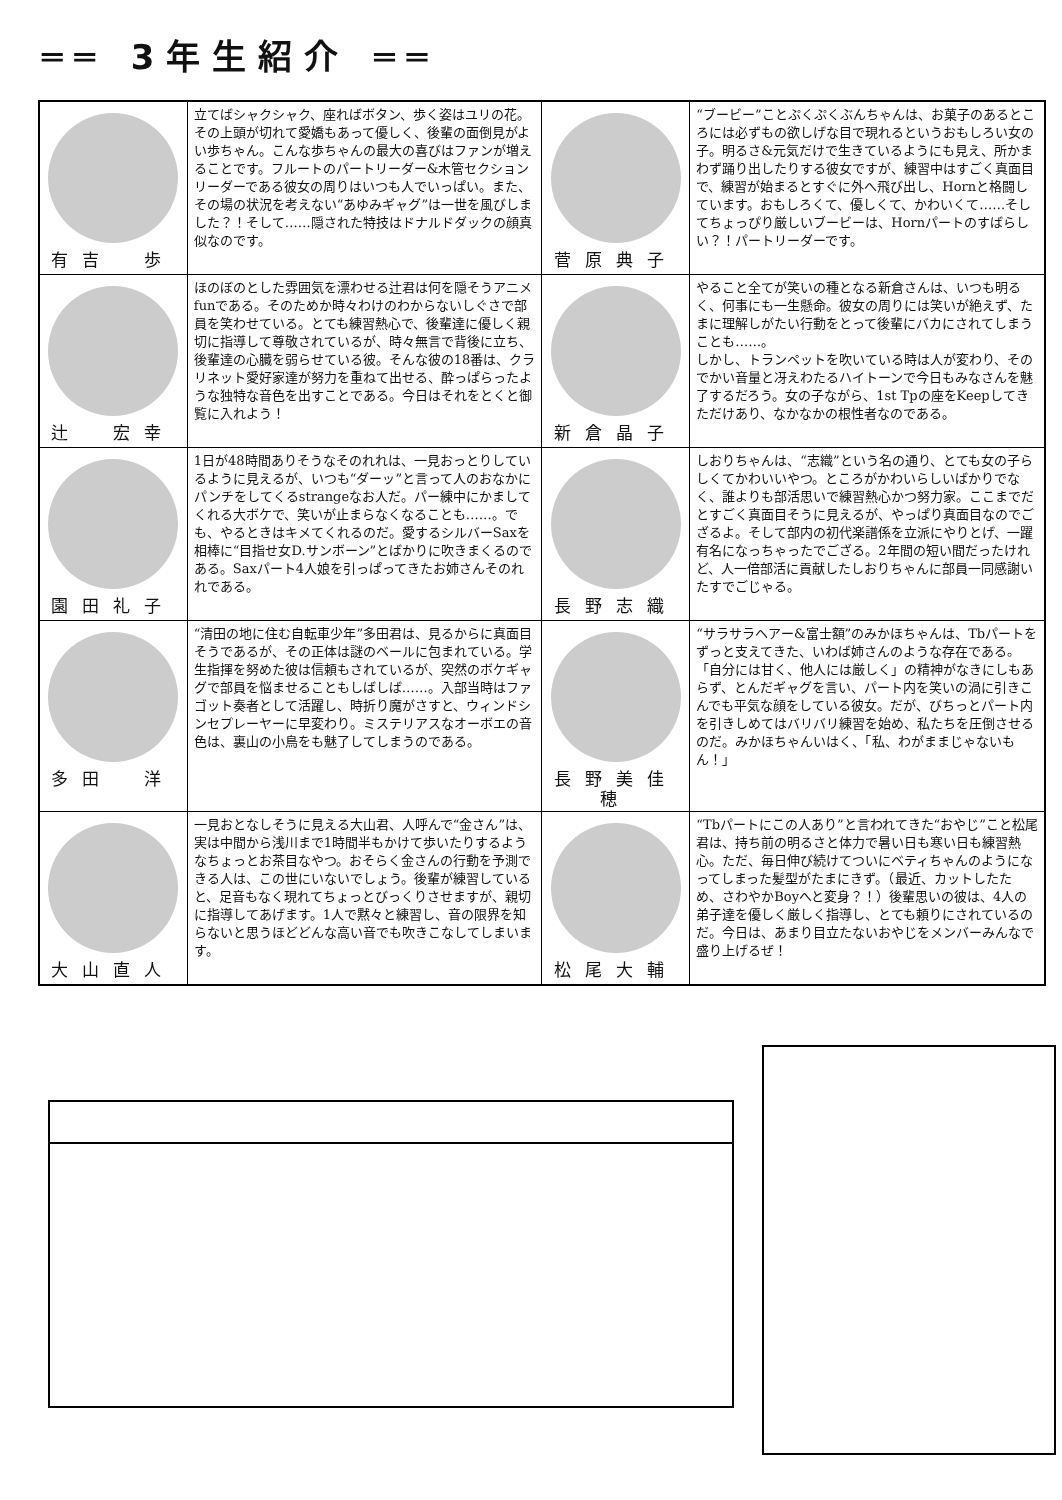══ 3年生紹介 ══
| 有吉 歩 | 立てばシャクシャク、座ればボタン、歩く姿はユリの花。その上頭が切れて愛嬌もあって優しく、後輩の面倒見がよい歩ちゃん。こんな歩ちゃんの最大の喜びはファンが増えることです。フルートのパートリーダー&木管セクションリーダーである彼女の周りはいつも人でいっぱい。また、その場の状況を考えない“あゆみギャグ”は一世を風びしました？！そして……隠された特技はドナルドダックの顔真似なのです。 | 菅原典子 | “ブービー”ことぷくぷくぶんちゃんは、お菓子のあるところには必ずもの欲しげな目で現れるというおもしろい女の子。明るさ&元気だけで生きているようにも見え、所かまわず踊り出したりする彼女ですが、練習中はすごく真面目で、練習が始まるとすぐに外へ飛び出し、Hornと格闘しています。おもしろくて、優しくて、かわいくて……そしてちょっぴり厳しいブービーは、Hornパートのすばらしい？！パートリーダーです。 |
| 辻 宏幸 | ほのぼのとした雰囲気を漂わせる辻君は何を隠そうアニメfunである。そのためか時々わけのわからないしぐさで部員を笑わせている。とても練習熱心で、後輩達に優しく親切に指導して尊敬されているが、時々無言で背後に立ち、後輩達の心臓を弱らせている彼。そんな彼の18番は、クラリネット愛好家達が努力を重ねて出せる、酔っぱらったような独特な音色を出すことである。今日はそれをとくと御覧に入れよう！ | 新倉晶子 | やること全てが笑いの種となる新倉さんは、いつも明るく、何事にも一生懸命。彼女の周りには笑いが絶えず、たまに理解しがたい行動をとって後輩にバカにされてしまうことも……。 しかし、トランペットを吹いている時は人が変わり、そのでかい音量と冴えわたるハイトーンで今日もみなさんを魅了するだろう。女の子ながら、1st Tpの座をKeepしてきただけあり、なかなかの根性者なのである。 |
| 園田礼子 | 1日が48時間ありそうなそのれれは、一見おっとりしているように見えるが、いつも“ダーッ”と言って人のおなかにパンチをしてくるstrangeなお人だ。パー練中にかましてくれる大ボケで、笑いが止まらなくなることも……。でも、やるときはキメてくれるのだ。愛するシルバーSaxを相棒に“目指せ女D.サンボーン”とばかりに吹きまくるのである。Saxパート4人娘を引っぱってきたお姉さんそのれれである。 | 長野志織 | しおりちゃんは、“志織”という名の通り、とても女の子らしくてかわいいやつ。ところがかわいらしいばかりでなく、誰よりも部活思いで練習熱心かつ努力家。ここまでだとすごく真面目そうに見えるが、やっぱり真面目なのでござるよ。そして部内の初代楽譜係を立派にやりとげ、一躍有名になっちゃったでござる。2年間の短い間だったけれど、人一倍部活に貢献したしおりちゃんに部員一同感謝いたすでごじゃる。 |
| 多田 洋 | “清田の地に住む自転車少年”多田君は、見るからに真面目そうであるが、その正体は謎のベールに包まれている。学生指揮を努めた彼は信頼もされているが、突然のボケギャグで部員を悩ませることもしばしば……。入部当時はファゴット奏者として活躍し、時折り魔がさすと、ウィンドシンセプレーヤーに早変わり。ミステリアスなオーボエの音色は、裏山の小鳥をも魅了してしまうのである。 | 長野美佳穂 | “サラサラヘアー&富士額”のみかほちゃんは、Tbパートをずっと支えてきた、いわば姉さんのような存在である。「自分には甘く、他人には厳しく」の精神がなきにしもあらず、とんだギャグを言い、パート内を笑いの渦に引きこんでも平気な顔をしている彼女。だが、びちっとパート内を引きしめてはバリバリ練習を始め、私たちを圧倒させるのだ。みかほちゃんいはく、「私、わがままじゃないもん！」 |
| 大山直人 | 一見おとなしそうに見える大山君、人呼んで“金さん”は、実は中間から浅川まで1時間半もかけて歩いたりするようなちょっとお茶目なやつ。おそらく金さんの行動を予測できる人は、この世にいないでしょう。後輩が練習していると、足音もなく現れてちょっとびっくりさせますが、親切に指導してあげます。1人で黙々と練習し、音の限界を知らないと思うほどどんな高い音でも吹きこなしてしまいます。 | 松尾大輔 | “Tbパートにこの人あり”と言われてきた“おやじ”こと松尾君は、持ち前の明るさと体力で暑い日も寒い日も練習熱心。ただ、毎日伸び続けてついにベティちゃんのようになってしまった髪型がたまにきず。（最近、カットしたため、さわやかBoyへと変身？！）後輩思いの彼は、4人の弟子達を優しく厳しく指導し、とても頼りにされているのだ。今日は、あまり目立たないおやじをメンバーみんなで盛り上げるぜ！ |